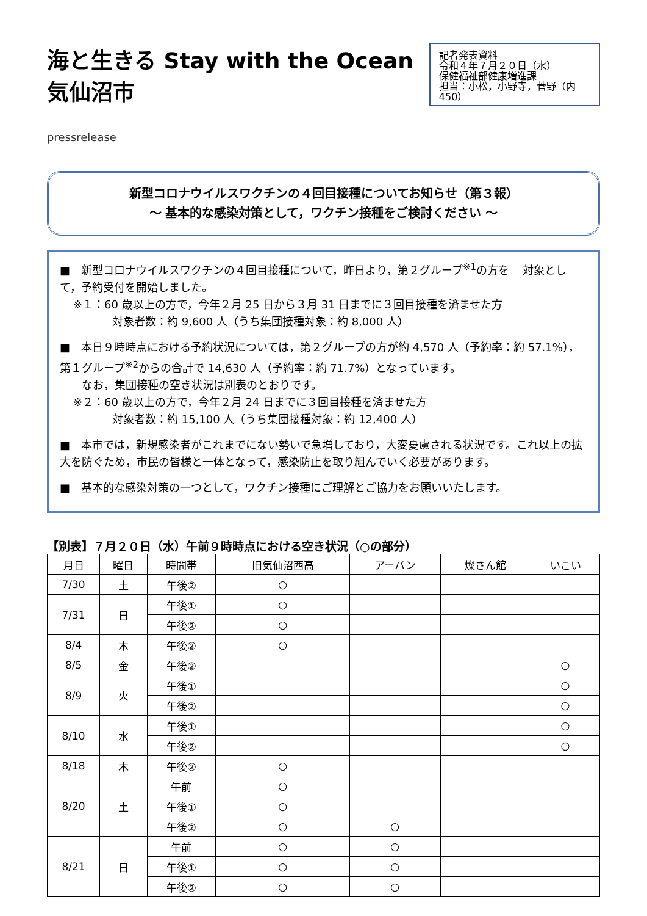海と生きる Stay with the Ocean 気仙沼市
pressrelease
記者発表資料
令和４年７月２０日（水）
保健福祉部健康増進課
担当：小松，小野寺，菅野（内 450）
新型コロナウイルスワクチンの４回目接種についてお知らせ（第３報）
～ 基本的な感染対策として，ワクチン接種をご検討ください ～
■　新型コロナウイルスワクチンの４回目接種について，昨日より，第２グループ<sup>※1</sup>の方を 対象として，予約受付を開始しました。
※１：60 歳以上の方で，今年２月 25 日から３月 31 日までに３回目接種を済ませた方
対象者数：約 9,600 人（うち集団接種対象：約 8,000 人）
■　本日９時時点における予約状況については，第２グループの方が約 4,570 人（予約率：約 57.1%），第１グループ<sup>※2</sup>からの合計で 14,630 人（予約率：約 71.7%）となっています。
　　なお，集団接種の空き状況は別表のとおりです。
※２：60 歳以上の方で，今年２月 24 日までに３回目接種を済ませた方
対象者数：約 15,100 人（うち集団接種対象：約 12,400 人）
■　本市では，新規感染者がこれまでにない勢いで急増しており，大変憂慮される状況です。これ以上の拡大を防ぐため，市民の皆様と一体となって，感染防止を取り組んでいく必要があります。
■　基本的な感染対策の一つとして，ワクチン接種にご理解とご協力をお願いいたします。
【別表】７月２０日（水）午前９時時点における空き状況（○の部分）
| 月日 | 曜日 | 時間帯 | 旧気仙沼西高 | アーバン | 燦さん館 | いこい |
| --- | --- | --- | --- | --- | --- | --- |
| 7/30 | 土 | 午後② | ○ | | | |
| 7/31 | 日 | 午後① | ○ | | | |
| | | 午後② | ○ | | | |
| 8/4 | 木 | 午後② | ○ | | | |
| 8/5 | 金 | 午後② | | | | ○ |
| 8/9 | 火 | 午後① | | | | ○ |
| | | 午後② | | | | ○ |
| 8/10 | 水 | 午後① | | | | ○ |
| | | 午後② | | | | ○ |
| 8/18 | 木 | 午後② | ○ | | | |
| 8/20 | 土 | 午前 | ○ | | | |
| | | 午後① | ○ | | | |
| | | 午後② | ○ | ○ | | |
| 8/21 | 日 | 午前 | ○ | ○ | | |
| | | 午後① | ○ | ○ | | |
| | | 午後② | ○ | ○ | | |